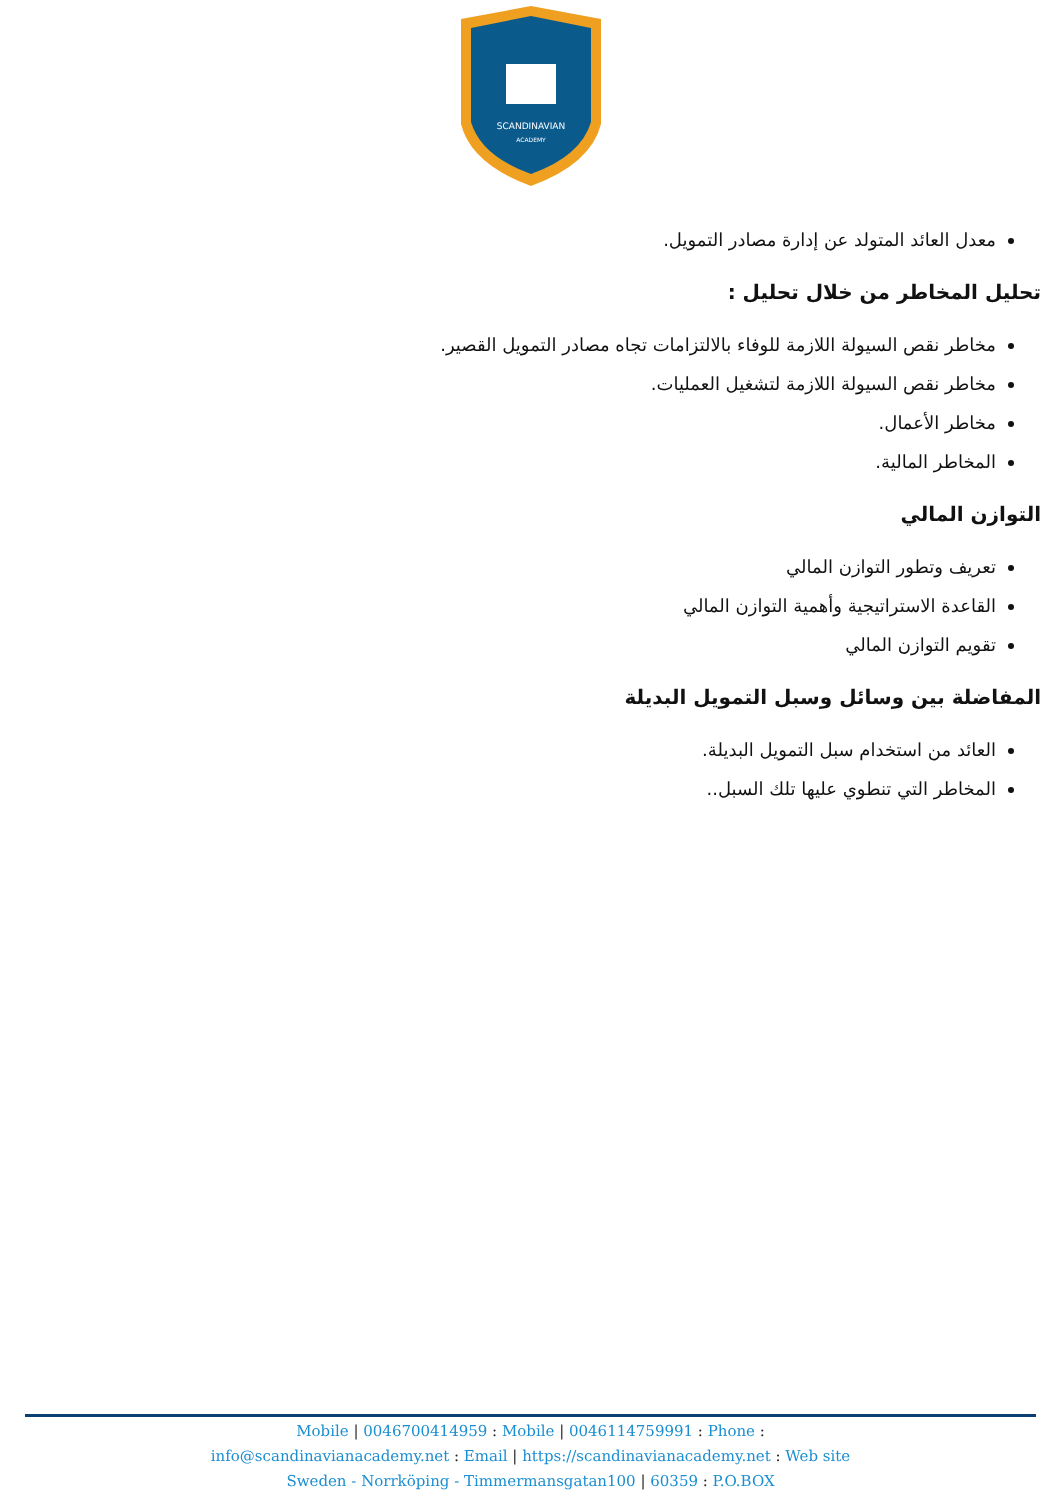SCANDINAVIAN
ACADEMY
معدل العائد المتولد عن إدارة مصادر التمويل.
تحليل المخاطر من خلال تحليل :
مخاطر نقص السيولة اللازمة للوفاء بالالتزامات تجاه مصادر التمويل القصير.
مخاطر نقص السيولة اللازمة لتشغيل العمليات.
مخاطر الأعمال.
المخاطر المالية.
التوازن المالي
تعريف وتطور التوازن المالي
القاعدة الاستراتيجية وأهمية التوازن المالي
تقويم التوازن المالي
المفاضلة بين وسائل وسبل التمويل البديلة
العائد من استخدام سبل التمويل البديلة.
المخاطر التي تنطوي عليها تلك السبل..
Mobile | 0046700414959 : Mobile | 0046114759991 : Phone :
info@scandinavianacademy.net : Email | https://scandinavianacademy.net : Web site
Sweden - Norrköping - Timmermansgatan100 | 60359 : P.O.BOX